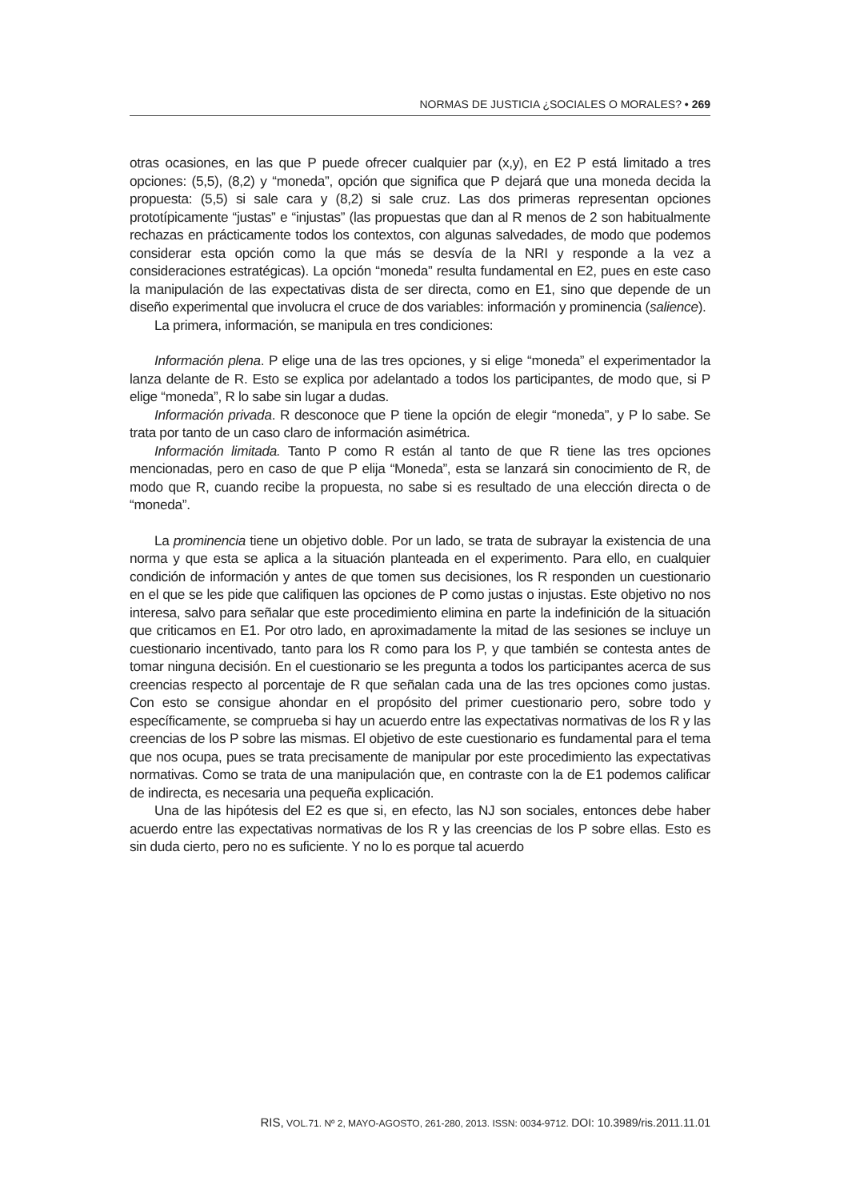NORMAS DE JUSTICIA ¿SOCIALES O MORALES? • 269
otras ocasiones, en las que P puede ofrecer cualquier par (x,y), en E2 P está limitado a tres opciones: (5,5), (8,2) y “moneda”, opción que significa que P dejará que una moneda decida la propuesta: (5,5) si sale cara y (8,2) si sale cruz. Las dos primeras representan opciones prototípicamente “justas” e “injustas” (las propuestas que dan al R menos de 2 son habitualmente rechazas en prácticamente todos los contextos, con algunas salvedades, de modo que podemos considerar esta opción como la que más se desvía de la NRI y responde a la vez a consideraciones estratégicas). La opción “moneda” resulta fundamental en E2, pues en este caso la manipulación de las expectativas dista de ser directa, como en E1, sino que depende de un diseño experimental que involucra el cruce de dos variables: información y prominencia (salience).
La primera, información, se manipula en tres condiciones:
Información plena. P elige una de las tres opciones, y si elige “moneda” el experimentador la lanza delante de R. Esto se explica por adelantado a todos los participantes, de modo que, si P elige “moneda”, R lo sabe sin lugar a dudas.
Información privada. R desconoce que P tiene la opción de elegir “moneda”, y P lo sabe. Se trata por tanto de un caso claro de información asimétrica.
Información limitada. Tanto P como R están al tanto de que R tiene las tres opciones mencionadas, pero en caso de que P elija “Moneda”, esta se lanzará sin conocimiento de R, de modo que R, cuando recibe la propuesta, no sabe si es resultado de una elección directa o de “moneda”.
La prominencia tiene un objetivo doble. Por un lado, se trata de subrayar la existencia de una norma y que esta se aplica a la situación planteada en el experimento. Para ello, en cualquier condición de información y antes de que tomen sus decisiones, los R responden un cuestionario en el que se les pide que califiquen las opciones de P como justas o injustas. Este objetivo no nos interesa, salvo para señalar que este procedimiento elimina en parte la indefinición de la situación que criticamos en E1. Por otro lado, en aproximadamente la mitad de las sesiones se incluye un cuestionario incentivado, tanto para los R como para los P, y que también se contesta antes de tomar ninguna decisión. En el cuestionario se les pregunta a todos los participantes acerca de sus creencias respecto al porcentaje de R que señalan cada una de las tres opciones como justas. Con esto se consigue ahondar en el propósito del primer cuestionario pero, sobre todo y específicamente, se comprueba si hay un acuerdo entre las expectativas normativas de los R y las creencias de los P sobre las mismas. El objetivo de este cuestionario es fundamental para el tema que nos ocupa, pues se trata precisamente de manipular por este procedimiento las expectativas normativas. Como se trata de una manipulación que, en contraste con la de E1 podemos calificar de indirecta, es necesaria una pequeña explicación.
Una de las hipótesis del E2 es que si, en efecto, las NJ son sociales, entonces debe haber acuerdo entre las expectativas normativas de los R y las creencias de los P sobre ellas. Esto es sin duda cierto, pero no es suficiente. Y no lo es porque tal acuerdo
RIS, VOL.71. Nº 2, MAYO-AGOSTO, 261-280, 2013. ISSN: 0034-9712. DOI: 10.3989/ris.2011.11.01